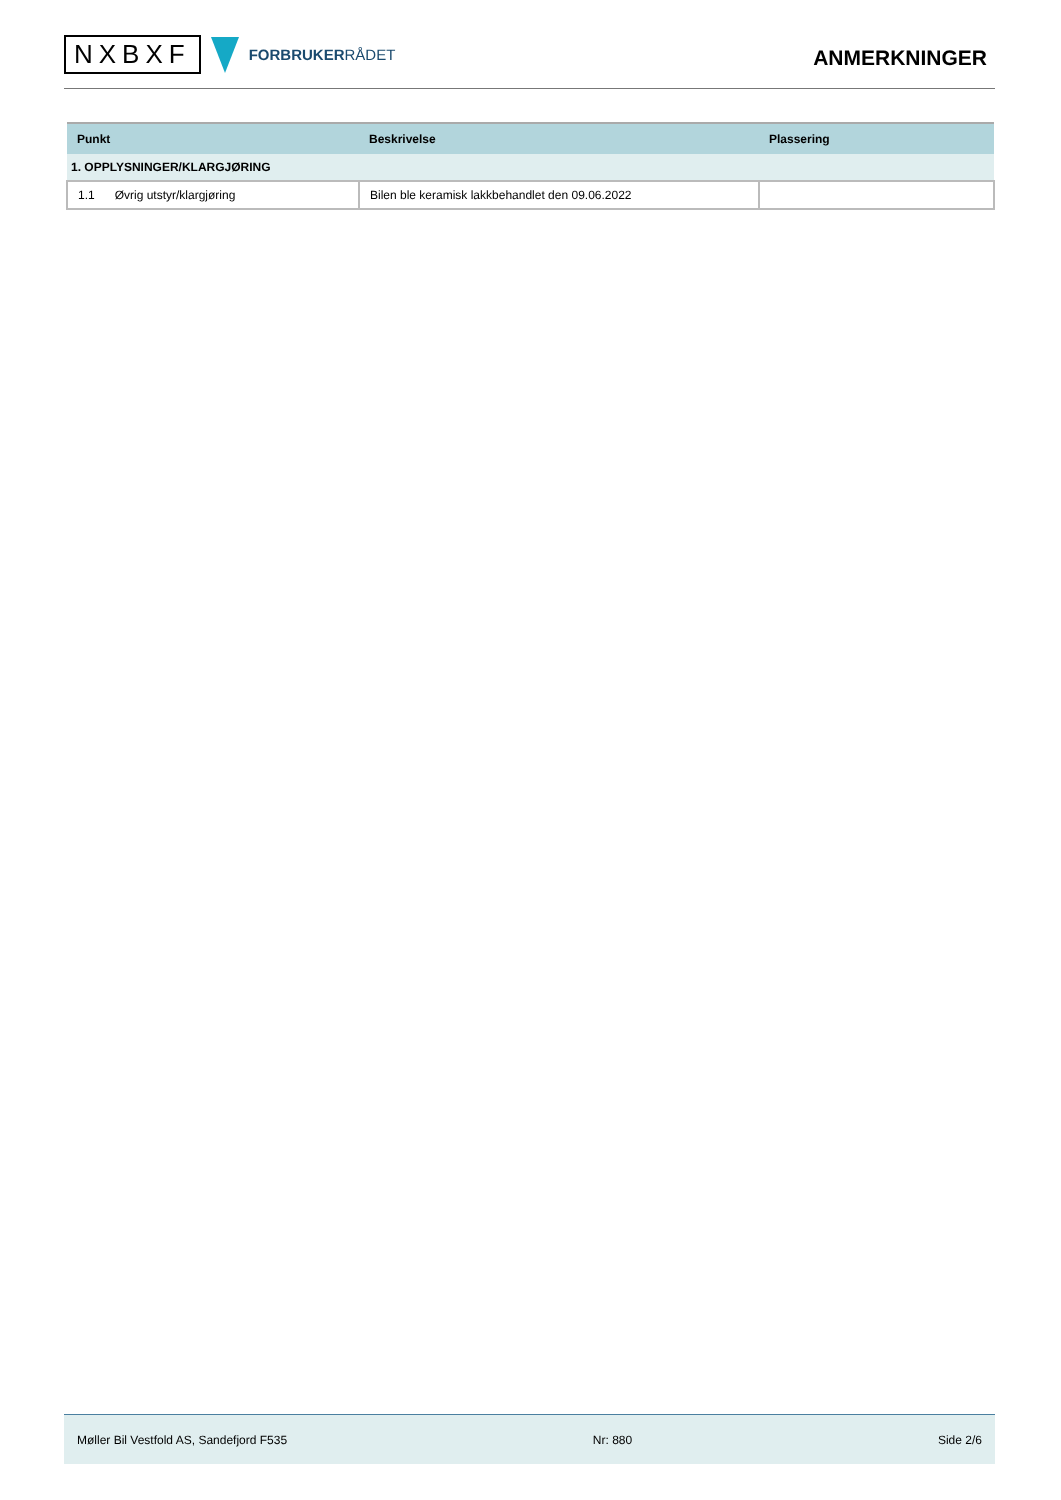NXBXF
FORBRUKERRÅDET
ANMERKNINGER
| Punkt | Beskrivelse | Plassering |
| --- | --- | --- |
| 1. OPPLYSNINGER/KLARGJØRING | | |
| 1.1 Øvrig utstyr/klargjøring | Bilen ble keramisk lakkbehandlet den 09.06.2022 | |
Møller Bil Vestfold AS, Sandefjord F535 Nr: 880 Side 2/6